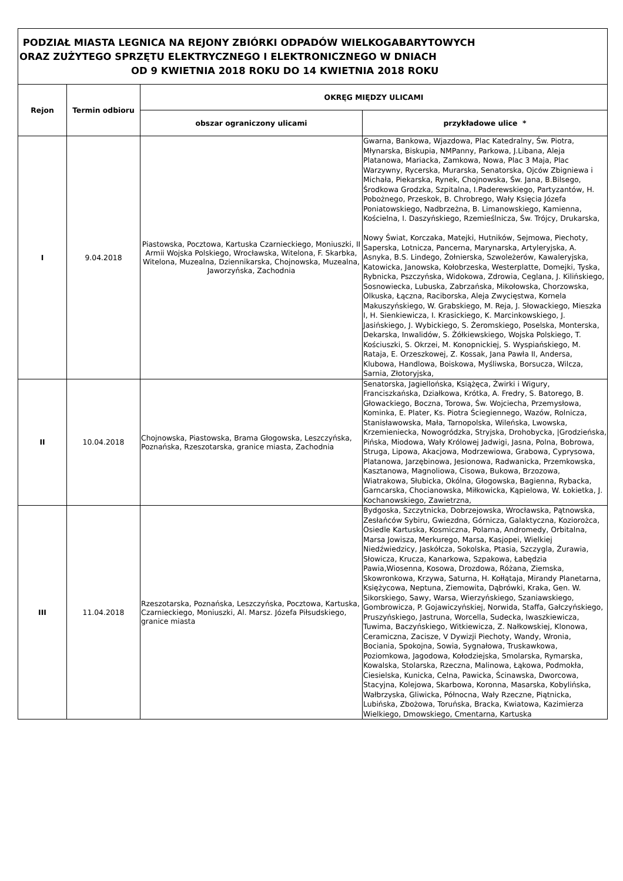| PODZIAŁ MIASTA LEGNICA NA REJONY ZBIÓRKI ODPADÓW WIELKOGABARYTOWYCH ORAZ ZUŻYTEGO SPRZĘTU ELEKTRYCZNEGO I ELEKTRONICZNEGO W DNIACH OD 9 KWIETNIA 2018 ROKU DO 14 KWIETNIA 2018 ROKU | | | |
| Rejon | Termin odbioru | OKRĘG MIĘDZY ULICAMI | |
| | | obszar ograniczony ulicami | przykładowe ulice * |
| I | 9.04.2018 | Piastowska, Pocztowa, Kartuska Czarnieckiego, Moniuszki, II Armii Wojska Polskiego, Wrocławska, Witelona, F. Skarbka, Witelona, Muzealna, Dziennikarska, Chojnowska, Muzealna, Jaworzyńska, Zachodnia | Gwarna, Bankowa, Wjazdowa, Plac Katedralny, Św. Piotra, Młynarska, Biskupia, NMPanny, Parkowa, J.Libana, Aleja Platanowa, Mariacka, Zamkowa, Nowa, Plac 3 Maja, Plac Warzywny, Rycerska, Murarska, Senatorska, Ojców Zbigniewa i Michała, Piekarska, Rynek, Chojnowska, Św. Jana, B.Bilsego, Środkowa Grodzka, Szpitalna, I.Paderewskiego, Partyzantów, H. Pobożnego, Przeskok, B. Chrobrego, Wały Księcia Józefa Poniatowskiego, Nadbrzeżna, B. Limanowskiego, Kamienna, Kościelna, I. Daszyńskiego, Rzemieślnicza, Św. Trójcy, Drukarska, Nowy Świat, Korczaka, Matejki, Hutników, Sejmowa, Piechoty, Saperska, Lotnicza, Pancerna, Marynarska, Artyleryjska, A. Asnyka, B.S. Lindego, Żołnierska, Szwoleżerów, Kawaleryjska, Katowicka, Janowska, Kołobrzeska, Westerplatte, Domejki, Tyska, Rybnicka, Pszczyńska, Widokowa, Zdrowia, Ceglana, J. Kilińskiego, Sosnowiecka, Lubuska, Zabrzańska, Mikołowska, Chorzowska, Olkuska, Łączna, Raciborska, Aleja Zwycięstwa, Kornela Makuszyńskiego, W. Grabskiego, M. Reja, J. Słowackiego, Mieszka I, H. Sienkiewicza, I. Krasickiego, K. Marcinkowskiego, J. Jasińskiego, J. Wybickiego, S. Żeromskiego, Poselska, Monterska, Dekarska, Inwalidów, S. Żółkiewskiego, Wojska Polskiego, T. Kościuszki, S. Okrzei, M. Konopnickiej, S. Wyspiańskiego, M. Rataja, E. Orzeszkowej, Z. Kossak, Jana Pawła II, Andersa, Klubowa, Handlowa, Boiskowa, Myśliwska, Borsucza, Wilcza, Sarnia, Złotoryjska, |
| II | 10.04.2018 | Chojnowska, Piastowska, Brama Głogowska, Leszczyńska, Poznańska, Rzeszotarska, granice miasta, Zachodnia | Senatorska, Jagiellońska, Książęca, Żwirki i Wigury, Franciszkańska, Działkowa, Krótka, A. Fredry, S. Batorego, B. Głowackiego, Boczna, Torowa, Św. Wojciecha, Przemysłowa, Kominka, E. Plater, Ks. Piotra Ściegiennego, Wazów, Rolnicza, Stanisławowska, Mała, Tarnopolska, Wileńska, Lwowska, Krzemieniecka, Nowogródzka, Stryjska, Drohobycka, /Grodzieńska, Pińska, Miodowa, Wały Królowej Jadwigi, Jasna, Polna, Bobrowa, Struga, Lipowa, Akacjowa, Modrzewiowa, Grabowa, Cyprysowa, Platanowa, Jarzębinowa, Jesionowa, Radwanicka, Przemkowska, Kasztanowa, Magnoliowa, Cisowa, Bukowa, Brzozowa, Wiatrakowa, Słubicka, Okólna, Głogowska, Bagienna, Rybacka, Garncarska, Chocianowska, Miłkowicka, Kąpielowa, W. Łokietka, J. Kochanowskiego, Zawietrzna, |
| III | 11.04.2018 | Rzeszotarska, Poznańska, Leszczyńska, Pocztowa, Kartuska, Czarnieckiego, Moniuszki, Al. Marsz. Józefa Piłsudskiego, granice miasta | Bydgoska, Szczytnicka, Dobrzejowska, Wrocławska, Pątnowska, Zesłańców Sybiru, Gwiezdna, Górnicza, Galaktyczna, Koziorożca, Osiedle Kartuska, Kosmiczna, Polarna, Andromedy, Orbitalna, Marsa Jowisza, Merkurego, Marsa, Kasjopei, Wielkiej Niedźwiedzicy, Jaskółcza, Sokolska, Ptasia, Szczygla, Żurawia, Słowicza, Krucza, Kanarkowa, Szpakowa, Łabędzia Pawia,Wiosenna, Kosowa, Drozdowa, Różana, Ziemska, Skowronkowa, Krzywa, Saturna, H. Kołłątaja, Mirandy Planetarna, Księżycowa, Neptuna, Ziemowita, Dąbrówki, Kraka, Gen. W. Sikorskiego, Sawy, Warsa, Wierzyńskiego, Szaniawskiego, Gombrowicza, P. Gojawiczyńskiej, Norwida, Staffa, Gałczyńskiego, Pruszyńskiego, Jastruna, Worcella, Sudecka, Iwaszkiewicza, Tuwima, Baczyńskiego, Witkiewicza, Z. Nałkowskiej, Klonowa, Ceramiczna, Zacisze, V Dywizji Piechoty, Wandy, Wronia, Bociania, Spokojna, Sowia, Sygnałowa, Truskawkowa, Poziomkowa, Jagodowa, Kołodziejska, Smolarska, Rymarska, Kowalska, Stolarska, Rzeczna, Malinowa, Łąkowa, Podmokła, Ciesielska, Kunicka, Celna, Pawicka, Ścinawska, Dworcowa, Stacyjna, Kolejowa, Skarbowa, Koronna, Masarska, Kobylińska, Wałbrzyska, Gliwicka, Północna, Wały Rzeczne, Piątnicka, Lubińska, Zbożowa, Toruńska, Bracka, Kwiatowa, Kazimierza Wielkiego, Dmowskiego, Cmentarna, Kartuska |